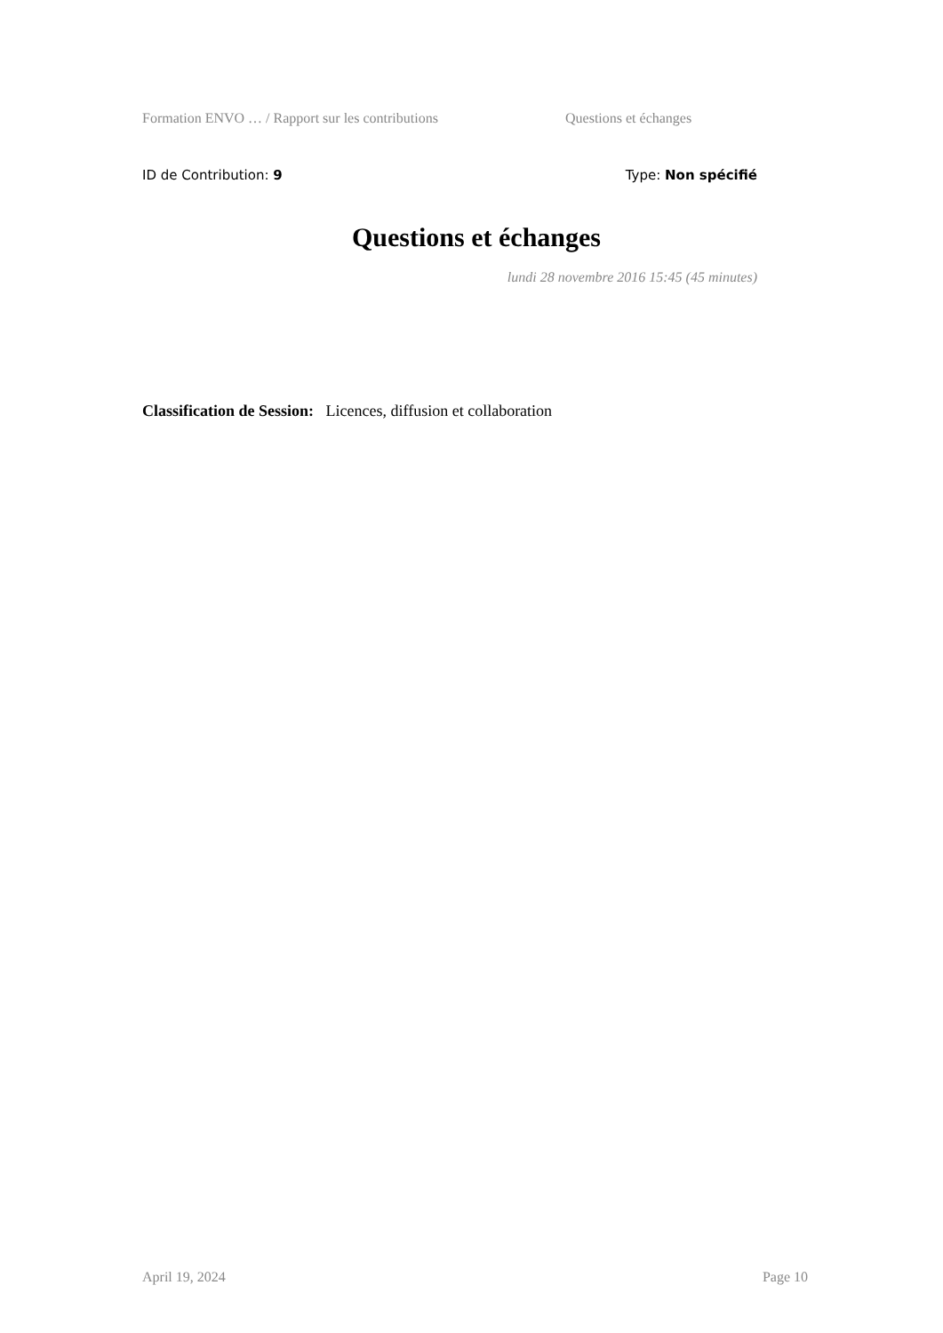Formation ENVO … / Rapport sur les contributions Questions et échanges
ID de Contribution: 9 Type: Non spécifié
Questions et échanges
lundi 28 novembre 2016 15:45 (45 minutes)
Classification de Session: Licences, diffusion et collaboration
April 19, 2024 Page 10